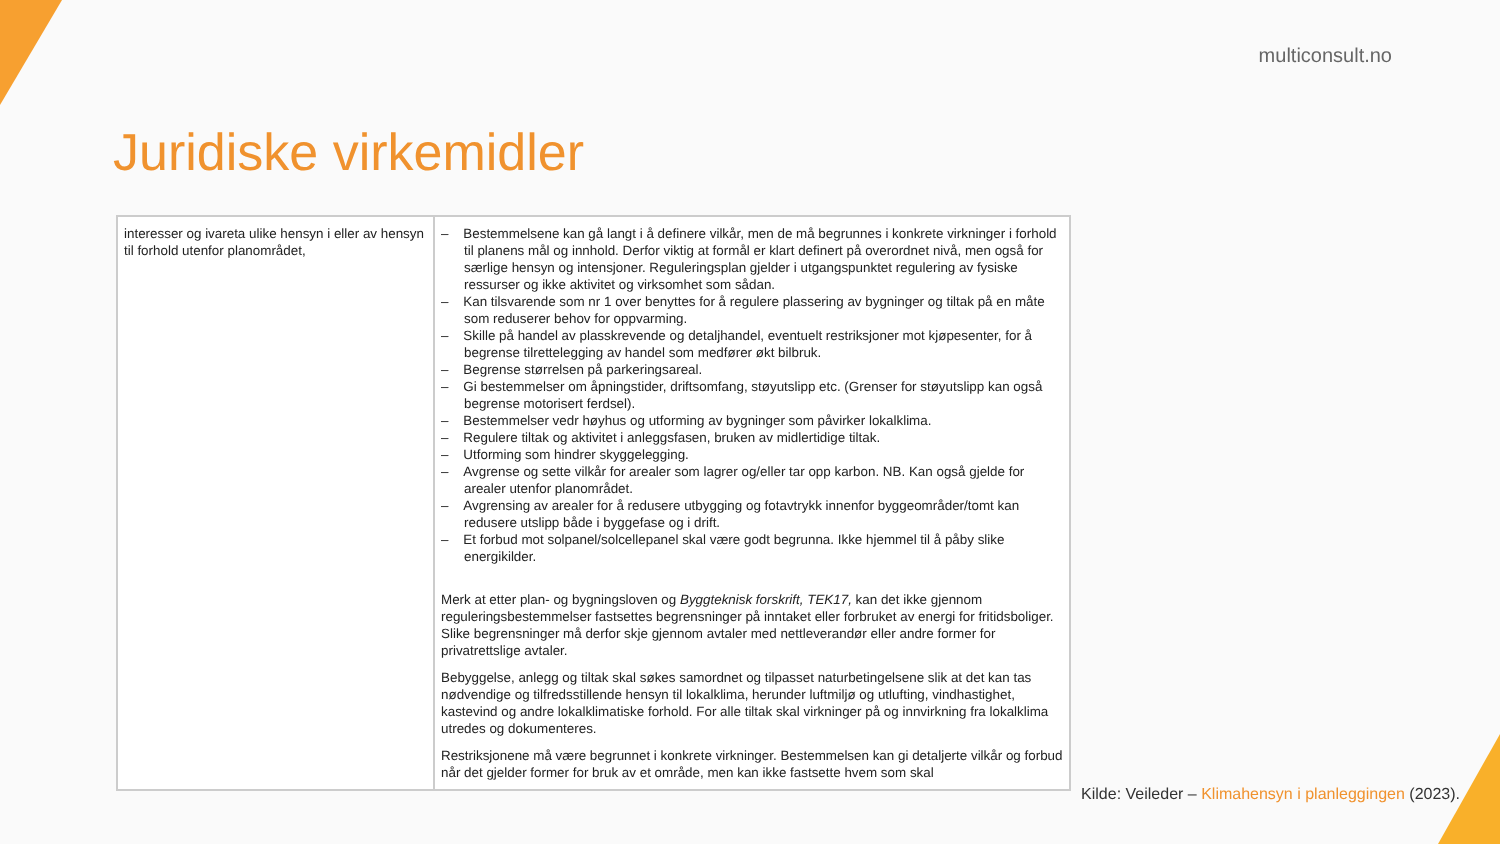multiconsult.no
Juridiske virkemidler
| interesser og ivareta ulike hensyn i eller av hensyn til forhold utenfor planområdet, | – Bestemmelsene kan gå langt i å definere vilkår, men de må begrunnes i konkrete virkninger i forhold til planens mål og innhold. Derfor viktig at formål er klart definert på overordnet nivå, men også for særlige hensyn og intensjoner. Reguleringsplan gjelder i utgangspunktet regulering av fysiske ressurser og ikke aktivitet og virksomhet som sådan. – Kan tilsvarende som nr 1 over benyttes for å regulere plassering av bygninger og tiltak på en måte som reduserer behov for oppvarming. – Skille på handel av plasskrevende og detaljhandel, eventuelt restriksjoner mot kjøpesenter, for å begrense tilrettelegging av handel som medfører økt bilbruk. – Begrense størrelsen på parkeringsareal. – Gi bestemmelser om åpningstider, driftsomfang, støyutslipp etc. (Grenser for støyutslipp kan også begrense motorisert ferdsel). – Bestemmelser vedr høyhus og utforming av bygninger som påvirker lokalklima. – Regulere tiltak og aktivitet i anleggsfasen, bruken av midlertidige tiltak. – Utforming som hindrer skyggelegging. – Avgrense og sette vilkår for arealer som lagrer og/eller tar opp karbon. NB. Kan også gjelde for arealer utenfor planområdet. – Avgrensing av arealer for å redusere utbygging og fotavtrykk innenfor byggeområder/tomt kan redusere utslipp både i byggefase og i drift. – Et forbud mot solpanel/solcellepanel skal være godt begrunna. Ikke hjemmel til å påby slike energikilder. Merk at etter plan- og bygningsloven og Byggteknisk forskrift, TEK17, kan det ikke gjennom reguleringsbestemmelser fastsettes begrensninger på inntaket eller forbruket av energi for fritidsboliger. Slike begrensninger må derfor skje gjennom avtaler med nettleverandør eller andre former for privatrettslige avtaler. Bebyggelse, anlegg og tiltak skal søkes samordnet og tilpasset naturbetingelsene slik at det kan tas nødvendige og tilfredsstillende hensyn til lokalklima, herunder luftmiljø og utlufting, vindhastighet, kastevind og andre lokalklimatiske forhold. For alle tiltak skal virkninger på og innvirkning fra lokalklima utredes og dokumenteres. Restriksjonene må være begrunnet i konkrete virkninger. Bestemmelsen kan gi detaljerte vilkår og forbud når det gjelder former for bruk av et område, men kan ikke fastsette hvem som skal |
Kilde: Veileder – Klimahensyn i planleggingen (2023).